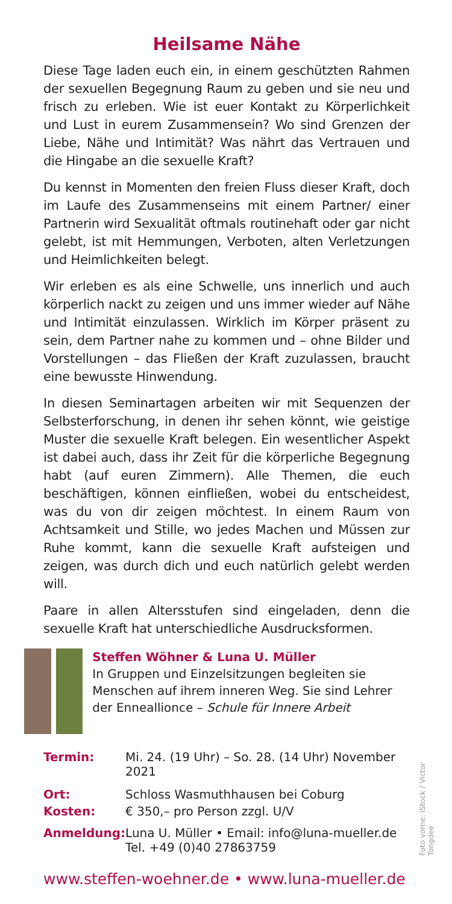Heilsame Nähe
Diese Tage laden euch ein, in einem geschützten Rahmen der sexuellen Begegnung Raum zu geben und sie neu und frisch zu erleben. Wie ist euer Kontakt zu Körperlichkeit und Lust in eurem Zusammensein? Wo sind Grenzen der Liebe, Nähe und Intimität? Was nährt das Vertrauen und die Hingabe an die sexuelle Kraft?
Du kennst in Momenten den freien Fluss dieser Kraft, doch im Laufe des Zusammenseins mit einem Partner/ einer Partnerin wird Sexualität oftmals routinehaft oder gar nicht gelebt, ist mit Hemmungen, Verboten, alten Verletzungen und Heimlichkeiten belegt.
Wir erleben es als eine Schwelle, uns innerlich und auch körperlich nackt zu zeigen und uns immer wieder auf Nähe und Intimität einzulassen. Wirklich im Körper präsent zu sein, dem Partner nahe zu kommen und – ohne Bilder und Vorstellungen – das Fließen der Kraft zuzulassen, braucht eine bewusste Hinwendung.
In diesen Seminartagen arbeiten wir mit Sequenzen der Selbsterforschung, in denen ihr sehen könnt, wie geistige Muster die sexuelle Kraft belegen. Ein wesentlicher Aspekt ist dabei auch, dass ihr Zeit für die körperliche Begegnung habt (auf euren Zimmern). Alle Themen, die euch beschäftigen, können einfließen, wobei du entscheidest, was du von dir zeigen möchtest. In einem Raum von Achtsamkeit und Stille, wo jedes Machen und Müssen zur Ruhe kommt, kann die sexuelle Kraft aufsteigen und zeigen, was durch dich und euch natürlich gelebt werden will.
Paare in allen Altersstufen sind eingeladen, denn die sexuelle Kraft hat unterschiedliche Ausdrucksformen.
Steffen Wöhner & Luna U. Müller
In Gruppen und Einzelsitzungen begleiten sie Menschen auf ihrem inneren Weg. Sie sind Lehrer der Enneallionce – Schule für Innere Arbeit
| Termin: | Mi. 24. (19 Uhr) – So. 28. (14 Uhr) November 2021 |
| Ort: | Schloss Wasmuthhausen bei Coburg |
| Kosten: | € 350,– pro Person zzgl. U/V |
| Anmeldung: | Luna U. Müller • Email: info@luna-mueller.de Tel. +49 (0)40 27863759 |
www.steffen-woehner.de • www.luna-mueller.de
Foto vorne: iStock / Victor Tongdee